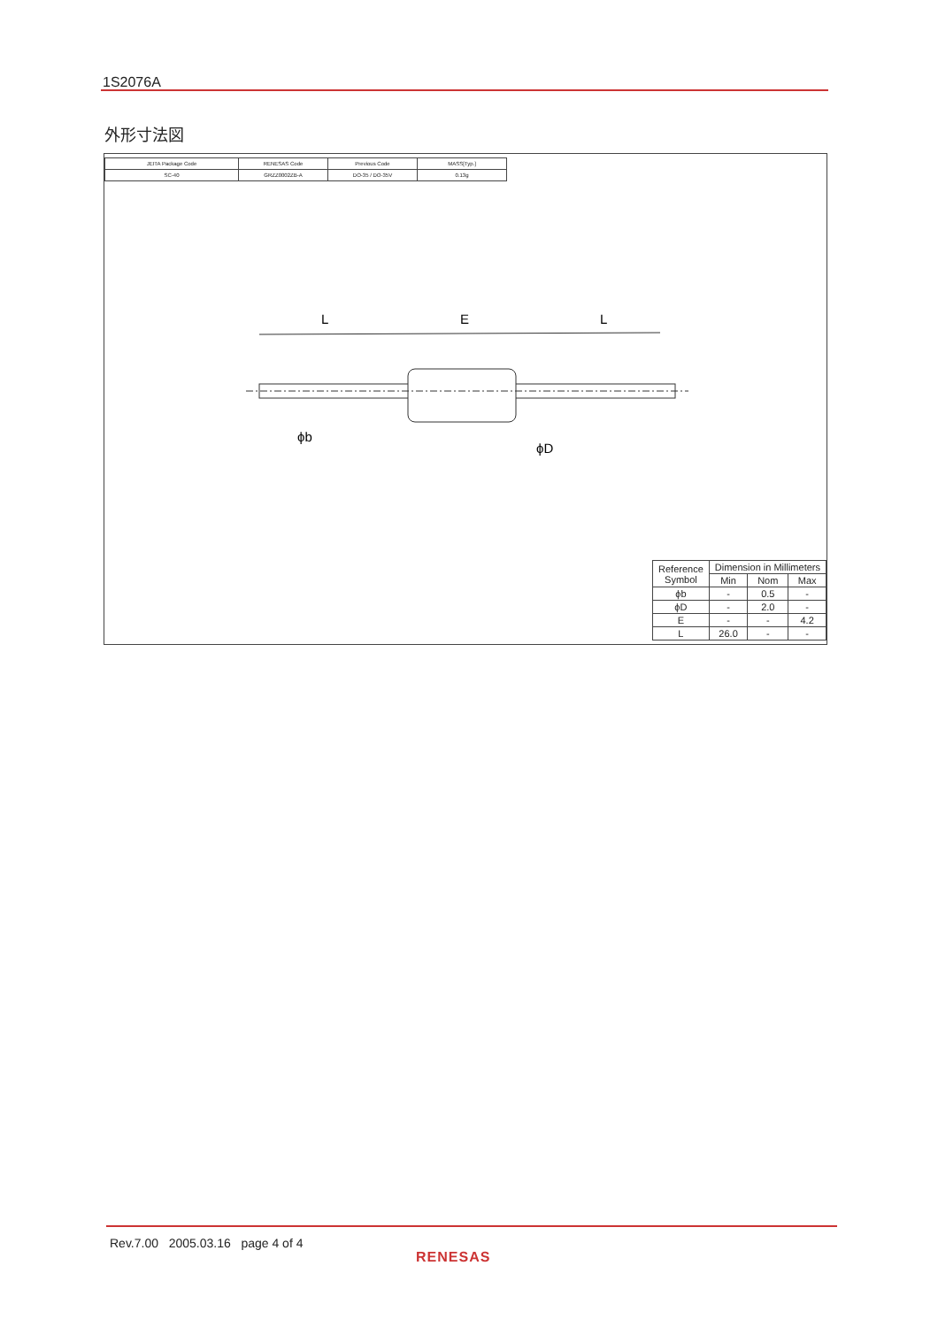1S2076A
外形寸法図
| JEITA Package Code | RENESAS Code | Previous Code | MASS[Typ.] |
| SC-40 | GRZZ0002ZB-A | DO-35 / DO-35V | 0.13g |
L
E
L
ϕb
ϕD
| Reference Symbol | Dimension in Millimeters | | |
| --- | --- | --- | --- |
| | Min | Nom | Max |
| ϕb | - | 0.5 | - |
| ϕD | - | 2.0 | - |
| E | - | - | 4.2 |
| L | 26.0 | - | - |
Rev.7.00 2005.03.16 page 4 of 4
RENESAS